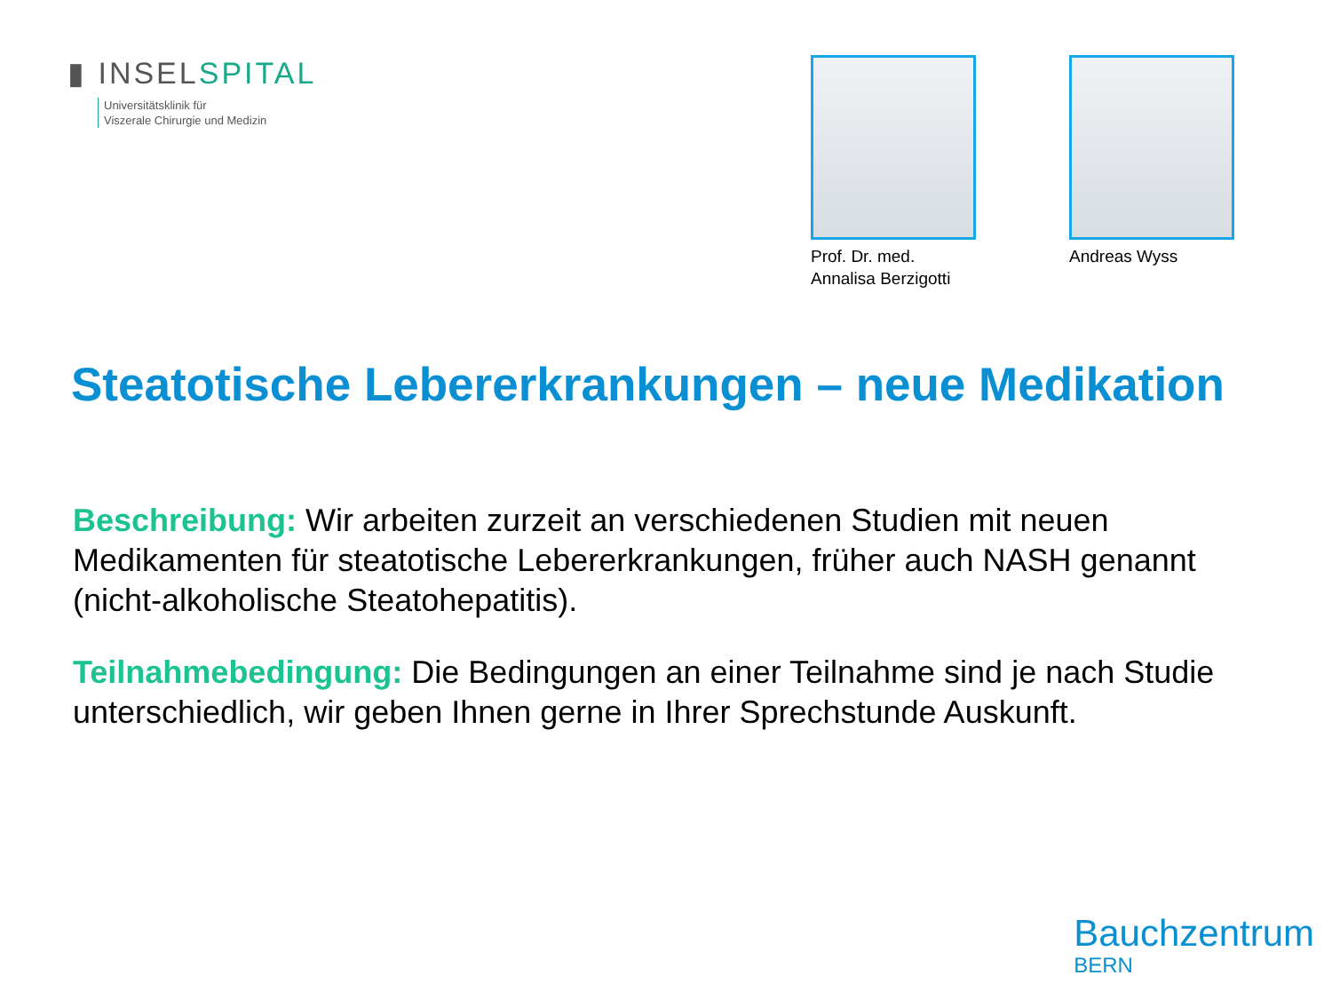▮ INSELSPITAL
Universitätsklinik für
Viszerale Chirurgie und Medizin
Prof. Dr. med.
Annalisa Berzigotti
Andreas Wyss
Steatotische Lebererkrankungen – neue Medikation
Beschreibung: Wir arbeiten zurzeit an verschiedenen Studien mit neuen Medikamenten für steatotische Lebererkrankungen, früher auch NASH genannt (nicht-alkoholische Steatohepatitis).
Teilnahmebedingung: Die Bedingungen an einer Teilnahme sind je nach Studie unterschiedlich, wir geben Ihnen gerne in Ihrer Sprechstunde Auskunft.
Bauchzentrum
BERN